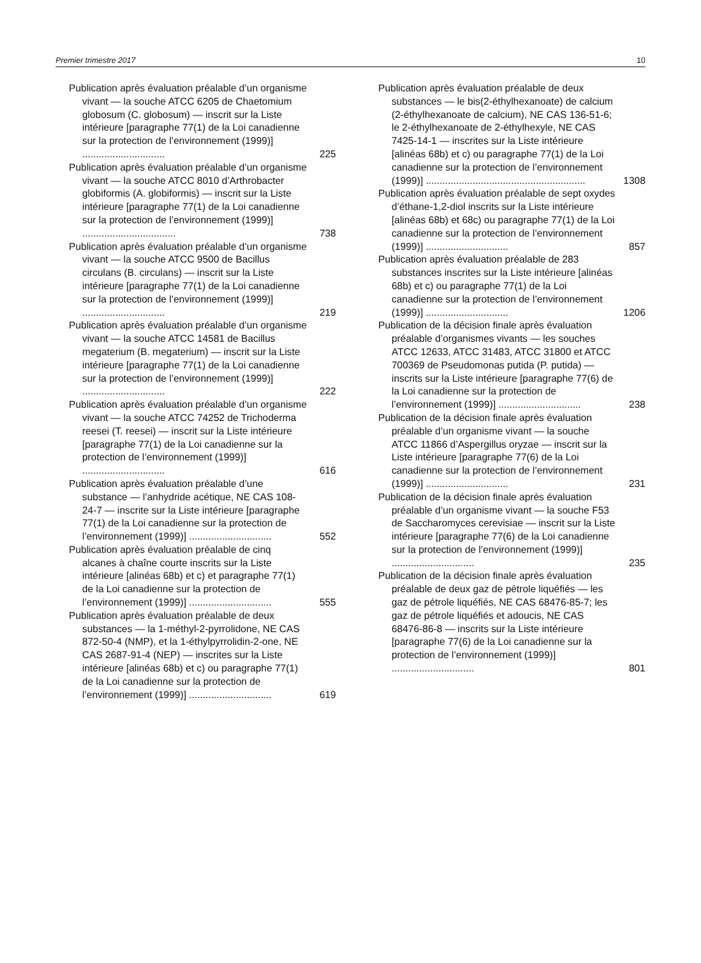Premier trimestre 2017 10
Publication après évaluation préalable d’un organisme vivant — la souche ATCC 6205 de Chaetomium globosum (C. globosum) — inscrit sur la Liste intérieure [paragraphe 77(1) de la Loi canadienne sur la protection de l’environnement (1999)] ..............................
225
Publication après évaluation préalable d’un organisme vivant — la souche ATCC 8010 d’Arthrobacter globiformis (A. globiformis) — inscrit sur la Liste intérieure [paragraphe 77(1) de la Loi canadienne sur la protection de l’environnement (1999)] ..................................
738
Publication après évaluation préalable d’un organisme vivant — la souche ATCC 9500 de Bacillus circulans (B. circulans) — inscrit sur la Liste intérieure [paragraphe 77(1) de la Loi canadienne sur la protection de l’environnement (1999)] ..............................
219
Publication après évaluation préalable d’un organisme vivant — la souche ATCC 14581 de Bacillus megaterium (B. megaterium) — inscrit sur la Liste intérieure [paragraphe 77(1) de la Loi canadienne sur la protection de l’environnement (1999)] ..............................
222
Publication après évaluation préalable d’un organisme vivant — la souche ATCC 74252 de Trichoderma reesei (T. reesei) — inscrit sur la Liste intérieure [paragraphe 77(1) de la Loi canadienne sur la protection de l’environnement (1999)] ..............................
616
Publication après évaluation préalable d’une substance — l’anhydride acétique, NE CAS 108-24-7 — inscrite sur la Liste intérieure [paragraphe 77(1) de la Loi canadienne sur la protection de l’environnement (1999)] ..............................
552
Publication après évaluation préalable de cinq alcanes à chaîne courte inscrits sur la Liste intérieure [alinéas 68b) et c) et paragraphe 77(1) de la Loi canadienne sur la protection de l’environnement (1999)] ..............................
555
Publication après évaluation préalable de deux substances — la 1-méthyl-2-pyrrolidone, NE CAS 872-50-4 (NMP), et la 1-éthylpyrrolidin-2-one, NE CAS 2687-91-4 (NEP) — inscrites sur la Liste intérieure [alinéas 68b) et c) ou paragraphe 77(1) de la Loi canadienne sur la protection de l’environnement (1999)] ..............................
619
Publication après évaluation préalable de deux substances — le bis(2-éthylhexanoate) de calcium (2-éthylhexanoate de calcium), NE CAS 136-51-6; le 2-éthylhexanoate de 2-éthylhexyle, NE CAS 7425-14-1 — inscrites sur la Liste intérieure [alinéas 68b) et c) ou paragraphe 77(1) de la Loi canadienne sur la protection de l’environnement (1999)] ..........................................................
1308
Publication après évaluation préalable de sept oxydes d’éthane-1,2-diol inscrits sur la Liste intérieure [alinéas 68b) et 68c) ou paragraphe 77(1) de la Loi canadienne sur la protection de l’environnement (1999)] ..............................
857
Publication après évaluation préalable de 283 substances inscrites sur la Liste intérieure [alinéas 68b) et c) ou paragraphe 77(1) de la Loi canadienne sur la protection de l’environnement (1999)] ..............................
1206
Publication de la décision finale après évaluation préalable d’organismes vivants — les souches ATCC 12633, ATCC 31483, ATCC 31800 et ATCC 700369 de Pseudomonas putida (P. putida) — inscrits sur la Liste intérieure [paragraphe 77(6) de la Loi canadienne sur la protection de l’environnement (1999)] ..............................
238
Publication de la décision finale après évaluation préalable d’un organisme vivant — la souche ATCC 11866 d’Aspergillus oryzae — inscrit sur la Liste intérieure [paragraphe 77(6) de la Loi canadienne sur la protection de l’environnement (1999)] ..............................
231
Publication de la décision finale après évaluation préalable d’un organisme vivant — la souche F53 de Saccharomyces cerevisiae — inscrit sur la Liste intérieure [paragraphe 77(6) de la Loi canadienne sur la protection de l’environnement (1999)] ..............................
235
Publication de la décision finale après évaluation préalable de deux gaz de pétrole liquéfiés — les gaz de pétrole liquéfiés, NE CAS 68476-85-7; les gaz de pétrole liquéfiés et adoucis, NE CAS 68476-86-8 — inscrits sur la Liste intérieure [paragraphe 77(6) de la Loi canadienne sur la protection de l’environnement (1999)] ..............................
801